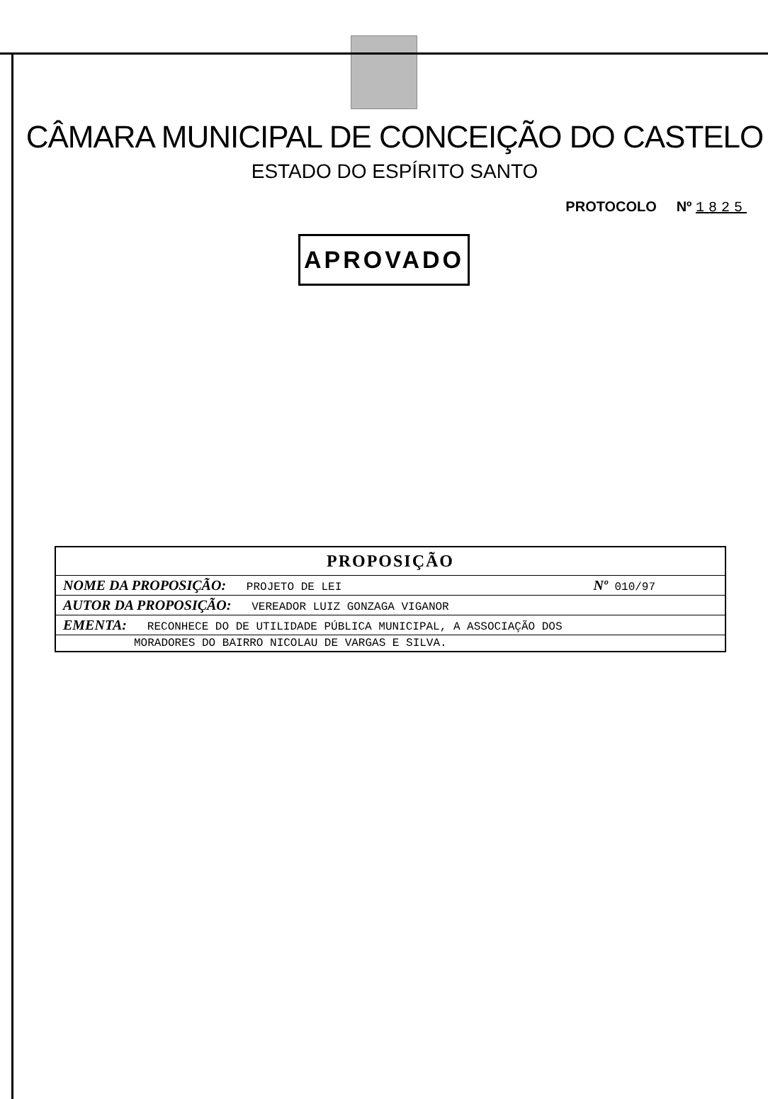CÂMARA MUNICIPAL DE CONCEIÇÃO DO CASTELO
ESTADO DO ESPÍRITO SANTO
PROTOCOLO Nº 1825
APROVADO
| PROPOSIÇÃO | |
| --- | --- |
| NOME DA PROPOSIÇÃO: PROJETO DE LEI | Nº 010/97 |
| AUTOR DA PROPOSIÇÃO: VEREADOR LUIZ GONZAGA VIGANOR | |
| EMENTA: RECONHECE DO DE UTILIDADE PÚBLICA MUNICIPAL, A ASSOCIAÇÃO DOS | |
| MORADORES DO BAIRRO NICOLAU DE VARGAS E SILVA. | |